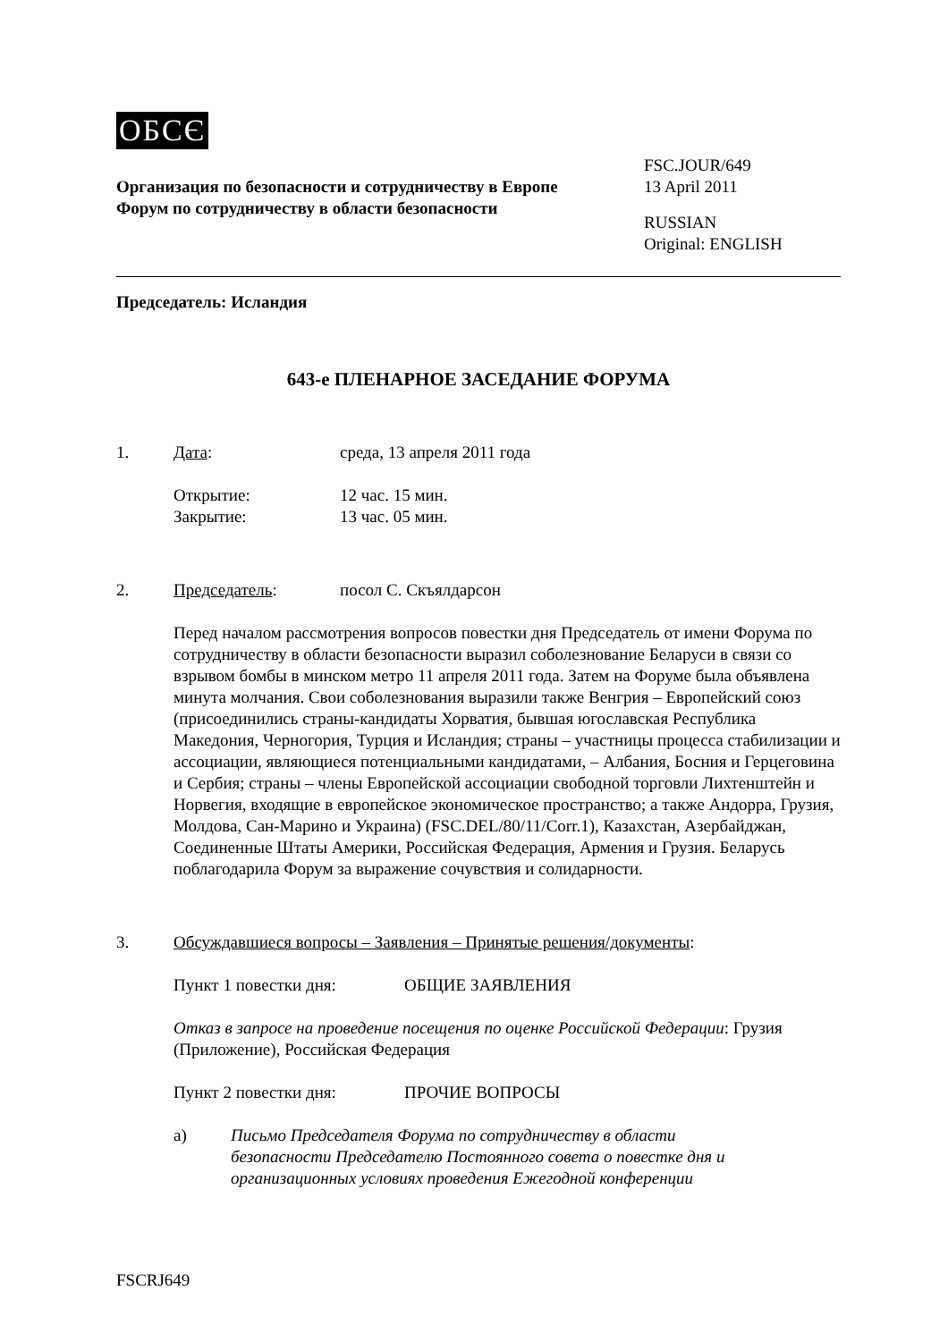OБCЄ
Организация по безопасности и сотрудничеству в Европе
Форум по сотрудничеству в области безопасности
FSC.JOUR/649
13 April 2011
RUSSIAN
Original: ENGLISH
Председатель: Исландия
643-е ПЛЕНАРНОЕ ЗАСЕДАНИЕ ФОРУМА
1. Дата: среда, 13 апреля 2011 года
Открытие: 12 час. 15 мин.
Закрытие: 13 час. 05 мин.
2. Председатель: посол С. Скъялдарсон
Перед началом рассмотрения вопросов повестки дня Председатель от имени Форума по сотрудничеству в области безопасности выразил соболезнование Беларуси в связи со взрывом бомбы в минском метро 11 апреля 2011 года. Затем на Форуме была объявлена минута молчания. Свои соболезнования выразили также Венгрия – Европейский союз (присоединились страны-кандидаты Хорватия, бывшая югославская Республика Македония, Черногория, Турция и Исландия; страны – участницы процесса стабилизации и ассоциации, являющиеся потенциальными кандидатами, – Албания, Босния и Герцеговина и Сербия; страны – члены Европейской ассоциации свободной торговли Лихтенштейн и Норвегия, входящие в европейское экономическое пространство; а также Андорра, Грузия, Молдова, Сан-Марино и Украина) (FSC.DEL/80/11/Corr.1), Казахстан, Азербайджан, Соединенные Штаты Америки, Российская Федерация, Армения и Грузия. Беларусь поблагодарила Форум за выражение сочувствия и солидарности.
3. Обсуждавшиеся вопросы – Заявления – Принятые решения/документы:
Пункт 1 повестки дня: ОБЩИЕ ЗАЯВЛЕНИЯ
Отказ в запросе на проведение посещения по оценке Российской Федерации: Грузия (Приложение), Российская Федерация
Пункт 2 повестки дня: ПРОЧИЕ ВОПРОСЫ
a) Письмо Председателя Форума по сотрудничеству в области безопасности Председателю Постоянного совета о повестке дня и организационных условиях проведения Ежегодной конференции
FSCRJ649